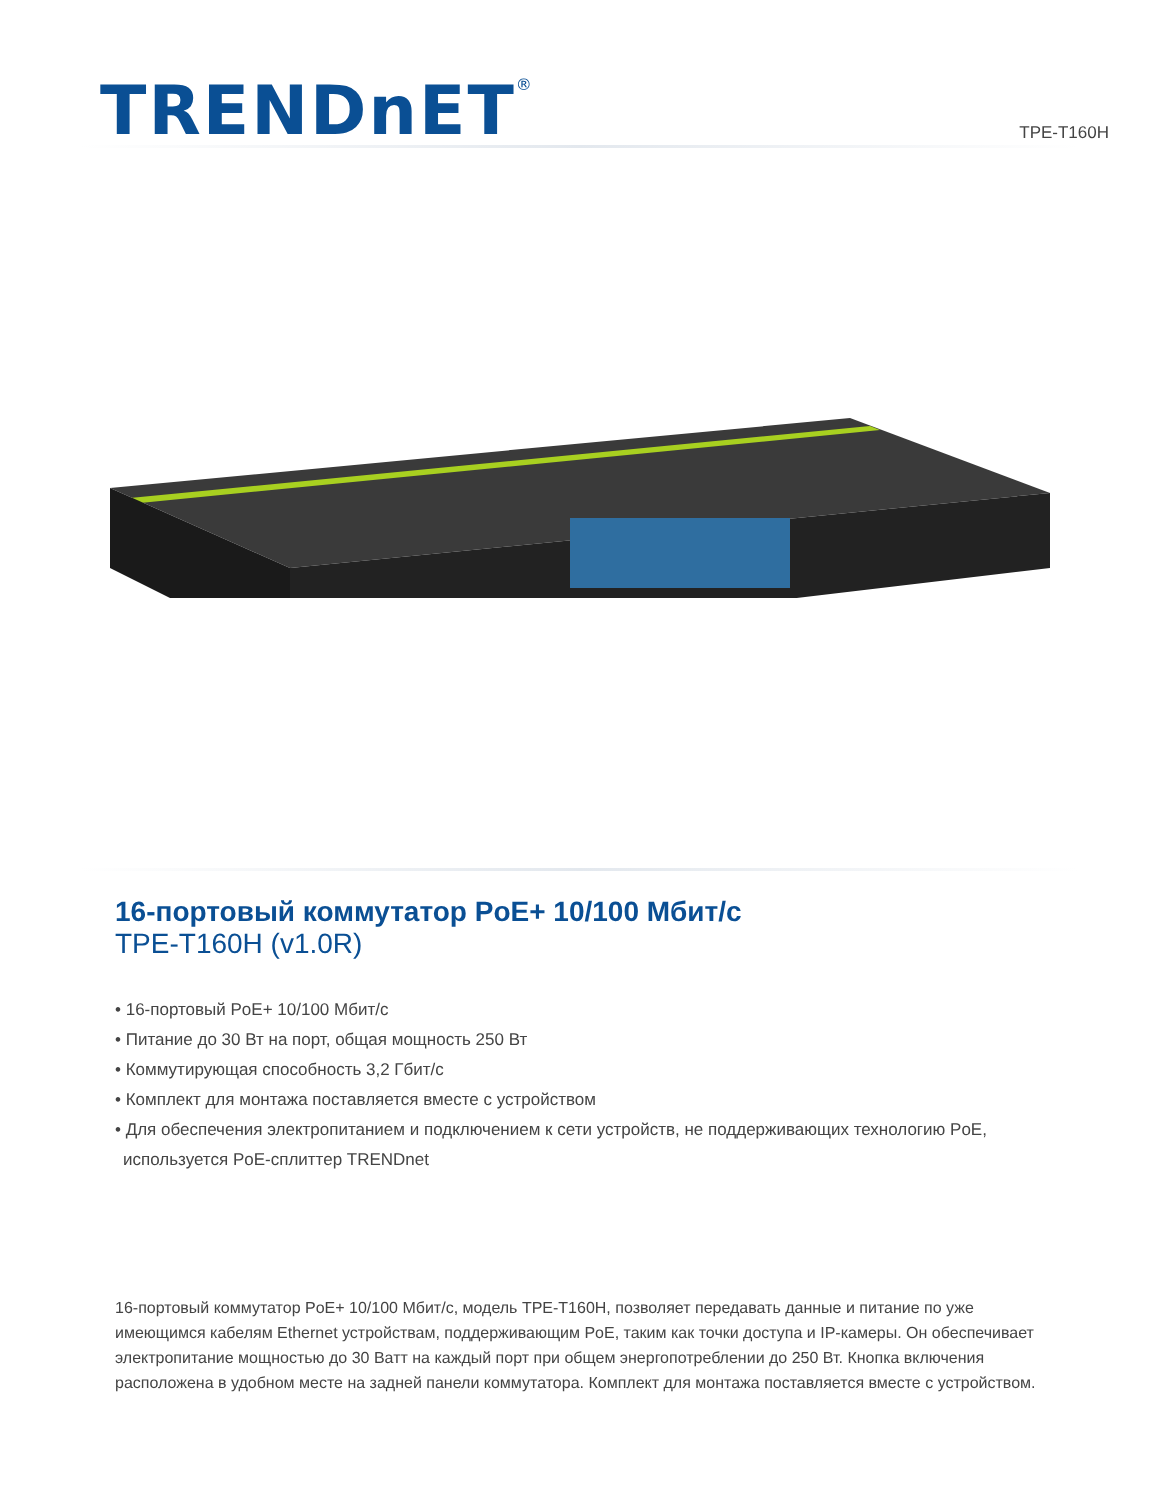TRENDnET<sup>®</sup>
TPE-T160H
16-портовый коммутатор PoE+ 10/100 Мбит/с
TPE-T160H (v1.0R)
• 16-портовый PoE+ 10/100 Мбит/с
• Питание до 30 Вт на порт, общая мощность 250 Вт
• Коммутирующая способность 3,2 Гбит/с
• Комплект для монтажа поставляется вместе с устройством
• Для обеспечения электропитанием и подключением к сети устройств, не поддерживающих технологию PoE, используется PoE-сплиттер TRENDnet
16-портовый коммутатор PoE+ 10/100 Мбит/с, модель TPE-T160H, позволяет передавать данные и питание по уже имеющимся кабелям Ethernet устройствам, поддерживающим PoE, таким как точки доступа и IP-камеры. Он обеспечивает электропитание мощностью до 30 Ватт на каждый порт при общем энергопотреблении до 250 Вт. Кнопка включения расположена в удобном месте на задней панели коммутатора. Комплект для монтажа поставляется вместе с устройством.